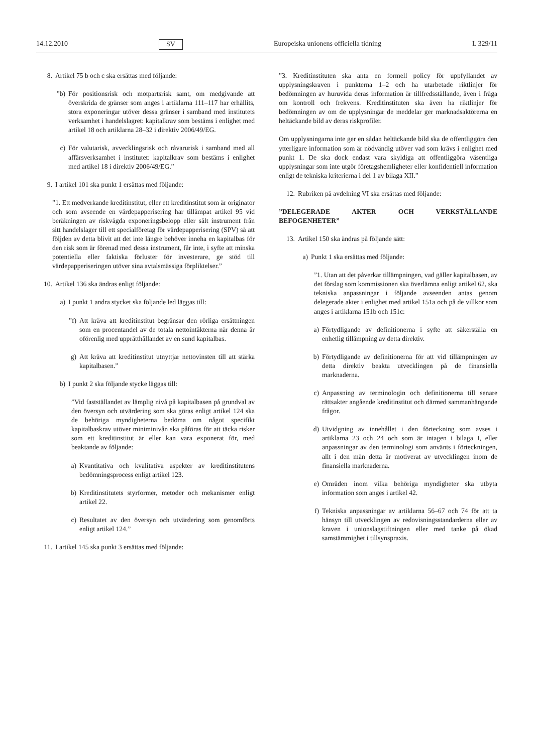14.12.2010 SV Europeiska unionens officiella tidning L 329/11
8. Artikel 75 b och c ska ersättas med följande:
”b) För positionsrisk och motpartsrisk samt, om medgivande att överskrida de gränser som anges i artiklarna 111–117 har erhållits, stora exponeringar utöver dessa gränser i samband med institutets verksamhet i handelslagret: kapitalkrav som bestäms i enlighet med artikel 18 och artiklarna 28–32 i direktiv 2006/49/EG.
c) För valutarisk, avvecklingsrisk och råvarurisk i samband med all affärsverksamhet i institutet: kapitalkrav som bestäms i enlighet med artikel 18 i direktiv 2006/49/EG.”
9. I artikel 101 ska punkt 1 ersättas med följande:
”1. Ett medverkande kreditinstitut, eller ett kreditinstitut som är originator och som avseende en värdepapperisering har tillämpat artikel 95 vid beräkningen av riskvägda exponeringsbelopp eller sålt instrument från sitt handelslager till ett specialföretag för värdepapperisering (SPV) så att följden av detta blivit att det inte längre behöver inneha en kapitalbas för den risk som är förenad med dessa instrument, får inte, i syfte att minska potentiella eller faktiska förluster för investerare, ge stöd till värdepapperiseringen utöver sina avtalsmässiga förpliktelser.”
10. Artikel 136 ska ändras enligt följande:
a) I punkt 1 andra stycket ska följande led läggas till:
”f) Att kräva att kreditinstitut begränsar den rörliga ersättningen som en procentandel av de totala nettointäkterna när denna är oförenlig med upprätthållandet av en sund kapitalbas.
g) Att kräva att kreditinstitut utnyttjar nettovinsten till att stärka kapitalbasen.”
b) I punkt 2 ska följande stycke läggas till:
”Vid fastställandet av lämplig nivå på kapitalbasen på grundval av den översyn och utvärdering som ska göras enligt artikel 124 ska de behöriga myndigheterna bedöma om något specifikt kapitalbaskrav utöver miniminivån ska påföras för att täcka risker som ett kreditinstitut är eller kan vara exponerat för, med beaktande av följande:
a) Kvantitativa och kvalitativa aspekter av kreditinstitutens bedömningsprocess enligt artikel 123.
b) Kreditinstitutets styrformer, metoder och mekanismer enligt artikel 22.
c) Resultatet av den översyn och utvärdering som genomförts enligt artikel 124.”
11. I artikel 145 ska punkt 3 ersättas med följande:
”3. Kreditinstituten ska anta en formell policy för uppfyllandet av upplysningskraven i punkterna 1–2 och ha utarbetade riktlinjer för bedömningen av huruvida deras information är tillfredsställande, även i fråga om kontroll och frekvens. Kreditinstituten ska även ha riktlinjer för bedömningen av om de upplysningar de meddelar ger marknadsaktörerna en heltäckande bild av deras riskprofiler.
Om upplysningarna inte ger en sådan heltäckande bild ska de offentliggöra den ytterligare information som är nödvändig utöver vad som krävs i enlighet med punkt 1. De ska dock endast vara skyldiga att offentliggöra väsentliga upplysningar som inte utgör företagshemligheter eller konfidentiell information enligt de tekniska kriterierna i del 1 av bilaga XII.”
12. Rubriken på avdelning VI ska ersättas med följande:
”DELEGERADE AKTER OCH VERKSTÄLLANDE BEFOGENHETER”
13. Artikel 150 ska ändras på följande sätt:
a) Punkt 1 ska ersättas med följande:
”1. Utan att det påverkar tillämpningen, vad gäller kapitalbasen, av det förslag som kommissionen ska överlämna enligt artikel 62, ska tekniska anpassningar i följande avseenden antas genom delegerade akter i enlighet med artikel 151a och på de villkor som anges i artiklarna 151b och 151c:
a) Förtydligande av definitionerna i syfte att säkerställa en enhetlig tillämpning av detta direktiv.
b) Förtydligande av definitionerna för att vid tillämpningen av detta direktiv beakta utvecklingen på de finansiella marknaderna.
c) Anpassning av terminologin och definitionerna till senare rättsakter angående kreditinstitut och därmed sammanhängande frågor.
d) Utvidgning av innehållet i den förteckning som avses i artiklarna 23 och 24 och som är intagen i bilaga I, eller anpassningar av den terminologi som använts i förteckningen, allt i den mån detta är motiverat av utvecklingen inom de finansiella marknaderna.
e) Områden inom vilka behöriga myndigheter ska utbyta information som anges i artikel 42.
f) Tekniska anpassningar av artiklarna 56–67 och 74 för att ta hänsyn till utvecklingen av redovisningsstandarderna eller av kraven i unionslagstiftningen eller med tanke på ökad samstämmighet i tillsynspraxis.